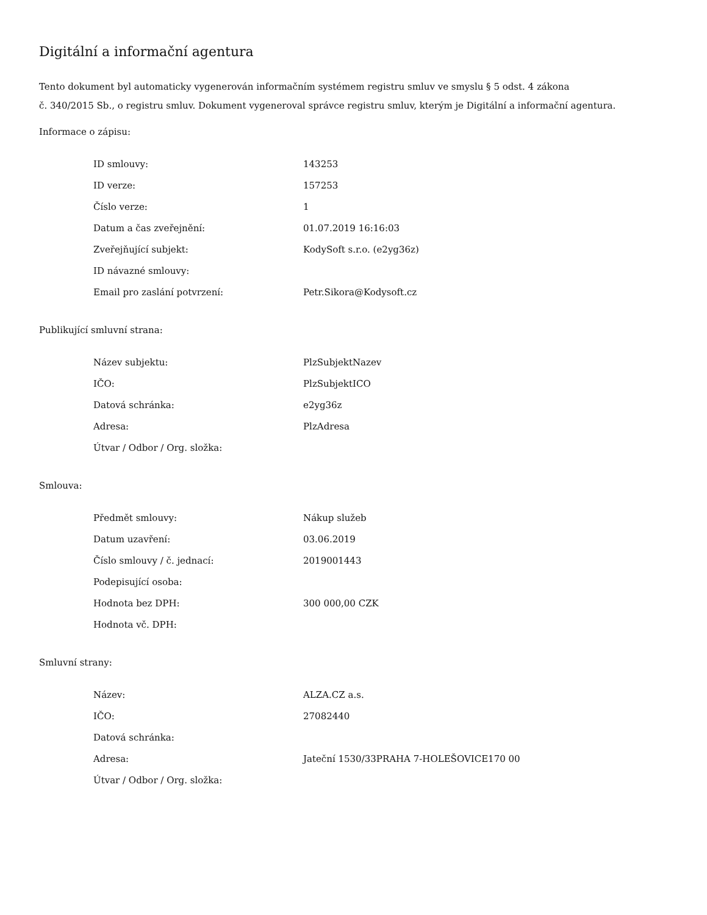Digitální a informační agentura
Tento dokument byl automaticky vygenerován informačním systémem registru smluv ve smyslu § 5 odst. 4 zákona
č. 340/2015 Sb., o registru smluv. Dokument vygeneroval správce registru smluv, kterým je Digitální a informační agentura.
Informace o zápisu:
| ID smlouvy: | 143253 |
| ID verze: | 157253 |
| Číslo verze: | 1 |
| Datum a čas zveřejnění: | 01.07.2019 16:16:03 |
| Zveřejňující subjekt: | KodySoft s.r.o. (e2yg36z) |
| ID návazné smlouvy: | |
| Email pro zaslání potvrzení: | Petr.Sikora@Kodysoft.cz |
Publikující smluvní strana:
| Název subjektu: | PlzSubjektNazev |
| IČO: | PlzSubjektICO |
| Datová schránka: | e2yg36z |
| Adresa: | PlzAdresa |
| Útvar / Odbor / Org. složka: | |
Smlouva:
| Předmět smlouvy: | Nákup služeb |
| Datum uzavření: | 03.06.2019 |
| Číslo smlouvy / č. jednací: | 2019001443 |
| Podepisující osoba: | |
| Hodnota bez DPH: | 300 000,00 CZK |
| Hodnota vč. DPH: | |
Smluvní strany:
| Název: | ALZA.CZ a.s. |
| IČO: | 27082440 |
| Datová schránka: | |
| Adresa: | Jateční 1530/33PRAHA 7-HOLEŠOVICE170 00 |
| Útvar / Odbor / Org. složka: | |